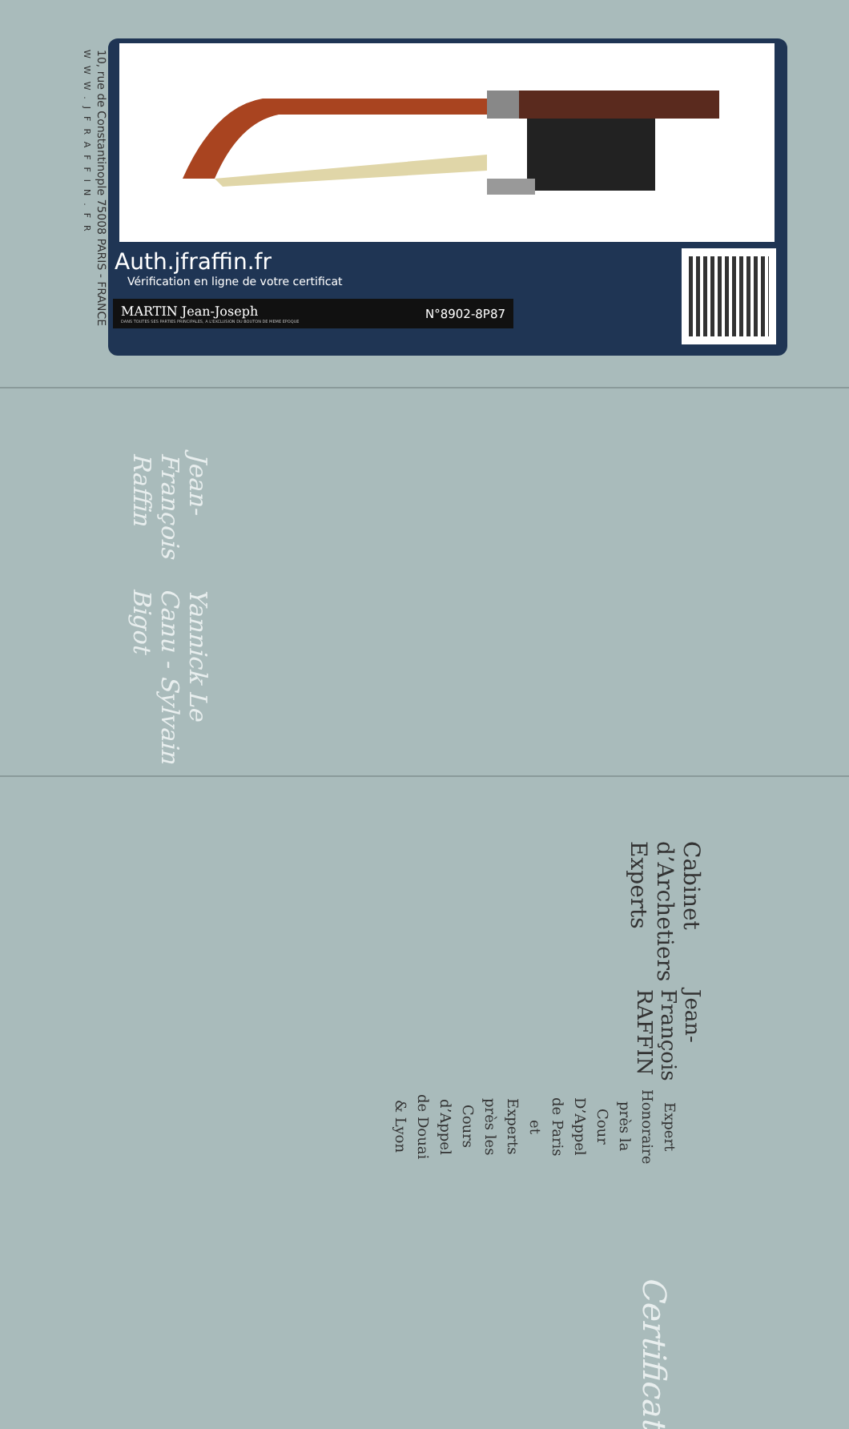10, rue de Constantinople 75008 PARIS - FRANCE
WWW.JFRAFFIN.FR
Auth.jfraffin.fr
Vérification en ligne de votre certificat
MARTIN Jean-Joseph
DANS TOUTES SES PARTIES PRINCIPALES, A L'EXCLUSION DU BOUTON DE MEME EPOQUE
N°8902-8P87
Jean-François Raffin
Yannick Le Canu - Sylvain Bigot
Cabinet d’Archetiers Experts
Jean-François RAFFIN
Expert Honoraire près la Cour D’Appel
de Paris et Experts près les Cours
d’Appel de Douai & Lyon
Certificat